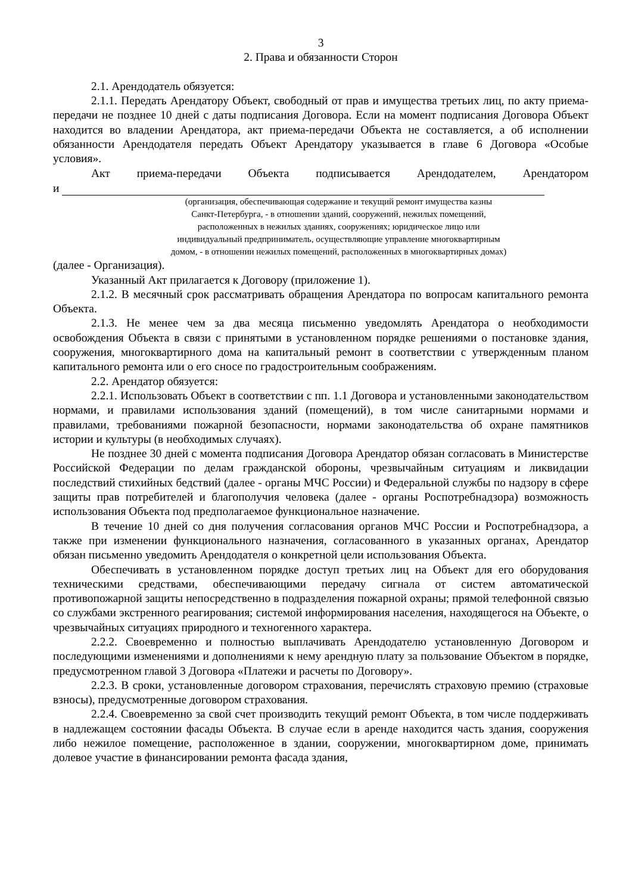3
2. Права и обязанности Сторон
2.1. Арендодатель обязуется:
2.1.1. Передать Арендатору Объект, свободный от прав и имущества третьих лиц, по акту приема-передачи не позднее 10 дней с даты подписания Договора. Если на момент подписания Договора Объект находится во владении Арендатора, акт приема-передачи Объекта не составляется, а об исполнении обязанности Арендодателя передать Объект Арендатору указывается в главе 6 Договора «Особые условия».
Акт приема-передачи Объекта подписывается Арендодателем, Арендатором
и
(организация, обеспечивающая содержание и текущий ремонт имущества казны
Санкт-Петербурга, - в отношении зданий, сооружений, нежилых помещений,
расположенных в нежилых зданиях, сооружениях; юридическое лицо или
индивидуальный предприниматель, осуществляющие управление многоквартирным
домом, - в отношении нежилых помещений, расположенных в многоквартирных домах)
(далее - Организация).
Указанный Акт прилагается к Договору (приложение 1).
2.1.2. В месячный срок рассматривать обращения Арендатора по вопросам капитального ремонта Объекта.
2.1.3. Не менее чем за два месяца письменно уведомлять Арендатора о необходимости освобождения Объекта в связи с принятыми в установленном порядке решениями о постановке здания, сооружения, многоквартирного дома на капитальный ремонт в соответствии с утвержденным планом капитального ремонта или о его сносе по градостроительным соображениям.
2.2. Арендатор обязуется:
2.2.1. Использовать Объект в соответствии с пп. 1.1 Договора и установленными законодательством нормами, и правилами использования зданий (помещений), в том числе санитарными нормами и правилами, требованиями пожарной безопасности, нормами законодательства об охране памятников истории и культуры (в необходимых случаях).
Не позднее 30 дней с момента подписания Договора Арендатор обязан согласовать в Министерстве Российской Федерации по делам гражданской обороны, чрезвычайным ситуациям и ликвидации последствий стихийных бедствий (далее - органы МЧС России) и Федеральной службы по надзору в сфере защиты прав потребителей и благополучия человека (далее - органы Роспотребнадзора) возможность использования Объекта под предполагаемое функциональное назначение.
В течение 10 дней со дня получения согласования органов МЧС России и Роспотребнадзора, а также при изменении функционального назначения, согласованного в указанных органах, Арендатор обязан письменно уведомить Арендодателя о конкретной цели использования Объекта.
Обеспечивать в установленном порядке доступ третьих лиц на Объект для его оборудования техническими средствами, обеспечивающими передачу сигнала от систем автоматической противопожарной защиты непосредственно в подразделения пожарной охраны; прямой телефонной связью со службами экстренного реагирования; системой информирования населения, находящегося на Объекте, о чрезвычайных ситуациях природного и техногенного характера.
2.2.2. Своевременно и полностью выплачивать Арендодателю установленную Договором и последующими изменениями и дополнениями к нему арендную плату за пользование Объектом в порядке, предусмотренном главой 3 Договора «Платежи и расчеты по Договору».
2.2.3. В сроки, установленные договором страхования, перечислять страховую премию (страховые взносы), предусмотренные договором страхования.
2.2.4. Своевременно за свой счет производить текущий ремонт Объекта, в том числе поддерживать в надлежащем состоянии фасады Объекта. В случае если в аренде находится часть здания, сооружения либо нежилое помещение, расположенное в здании, сооружении, многоквартирном доме, принимать долевое участие в финансировании ремонта фасада здания,